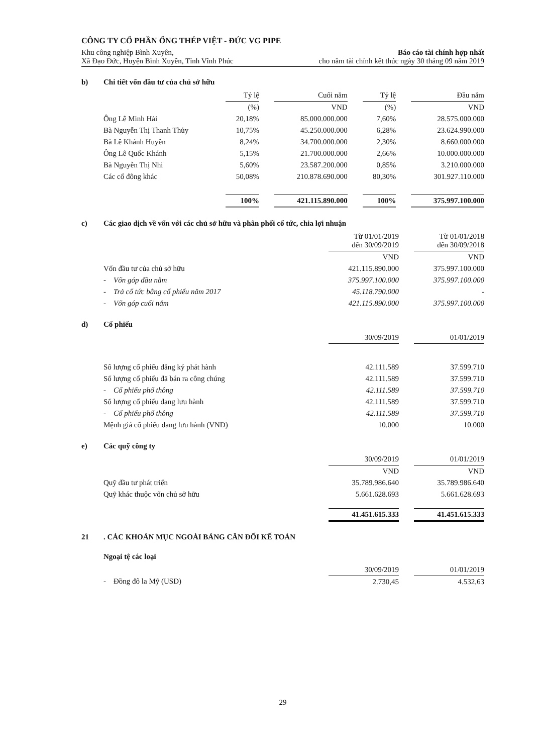CÔNG TY CỔ PHẦN ỐNG THÉP VIỆT - ĐỨC VG PIPE
Khu công nghiệp Bình Xuyên, Báo cáo tài chính hợp nhất
Xã Đạo Đức, Huyện Bình Xuyên, Tỉnh Vĩnh Phúc cho năm tài chính kết thúc ngày 30 tháng 09 năm 2019
b) Chi tiết vốn đầu tư của chủ sở hữu
| | Tỷ lệ | | Cuối năm | | Tỷ lệ | | Đầu năm |
| | (%) | | VND | | (%) | | VND |
| Ông Lê Minh Hải | 20,18% | | 85.000.000.000 | | 7,60% | | 28.575.000.000 |
| Bà Nguyễn Thị Thanh Thủy | 10,75% | | 45.250.000.000 | | 6,28% | | 23.624.990.000 |
| Bà Lê Khánh Huyền | 8,24% | | 34.700.000.000 | | 2,30% | | 8.660.000.000 |
| Ông Lê Quốc Khánh | 5,15% | | 21.700.000.000 | | 2,66% | | 10.000.000.000 |
| Bà Nguyễn Thị Nhi | 5,60% | | 23.587.200.000 | | 0,85% | | 3.210.000.000 |
| Các cổ đông khác | 50,08% | | 210.878.690.000 | | 80,30% | | 301.927.110.000 |
| | 100% | | 421.115.890.000 | | 100% | | 375.997.100.000 |
c) Các giao dịch về vốn với các chủ sở hữu và phân phối cổ tức, chia lợi nhuận
| | Từ 01/01/2019 đến 30/09/2019 | | Từ 01/01/2018 đến 30/09/2018 |
| | VND | | VND |
| Vốn đầu tư của chủ sở hữu | 421.115.890.000 | | 375.997.100.000 |
| - Vốn góp đầu năm | 375.997.100.000 | | 375.997.100.000 |
| - Trả cổ tức bằng cổ phiếu năm 2017 | 45.118.790.000 | | - |
| - Vốn góp cuối năm | 421.115.890.000 | | 375.997.100.000 |
d) Cổ phiếu
| | 30/09/2019 | | 01/01/2019 |
| Số lượng cổ phiếu đăng ký phát hành | 42.111.589 | | 37.599.710 |
| Số lượng cổ phiếu đã bán ra công chúng | 42.111.589 | | 37.599.710 |
| - Cổ phiếu phổ thông | 42.111.589 | | 37.599.710 |
| Số lượng cổ phiếu đang lưu hành | 42.111.589 | | 37.599.710 |
| - Cổ phiếu phổ thông | 42.111.589 | | 37.599.710 |
| Mệnh giá cổ phiếu đang lưu hành (VND) | 10.000 | | 10.000 |
e) Các quỹ công ty
| | 30/09/2019 | | 01/01/2019 |
| | VND | | VND |
| Quỹ đầu tư phát triển | 35.789.986.640 | | 35.789.986.640 |
| Quỹ khác thuộc vốn chủ sở hữu | 5.661.628.693 | | 5.661.628.693 |
| | 41.451.615.333 | | 41.451.615.333 |
21. CÁC KHOẢN MỤC NGOÀI BẢNG CÂN ĐỐI KẾ TOÁN
Ngoại tệ các loại
| | 30/09/2019 | | 01/01/2019 |
| - Đồng đô la Mỹ (USD) | 2.730,45 | | 4.532,63 |
29